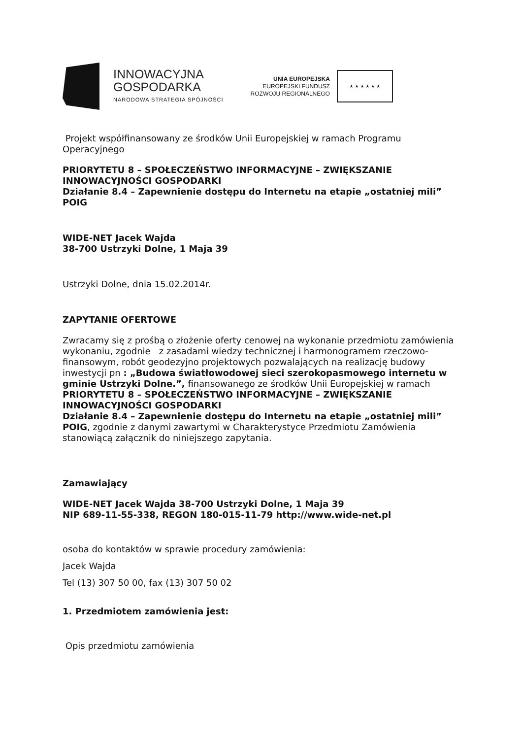INNOWACYJNA
GOSPODARKA
NARODOWA STRATEGIA SPÓJNOŚCI
UNIA EUROPEJSKA
EUROPEJSKI FUNDUSZ
ROZWOJU REGIONALNEGO
★ ★ ★ ★ ★ ★
Projekt współfinansowany ze środków Unii Europejskiej w ramach Programu Operacyjnego
PRIORYTETU 8 – SPOŁECZEŃSTWO INFORMACYJNE – ZWIĘKSZANIE INNOWACYJNOŚCI GOSPODARKI
Działanie 8.4 – Zapewnienie dostępu do Internetu na etapie „ostatniej mili” POIG
WIDE-NET Jacek Wajda
38-700 Ustrzyki Dolne, 1 Maja 39
Ustrzyki Dolne, dnia 15.02.2014r.
ZAPYTANIE OFERTOWE
Zwracamy się z prośbą o złożenie oferty cenowej na wykonanie przedmiotu zamówienia wykonaniu, zgodnie z zasadami wiedzy technicznej i harmonogramem rzeczowo-finansowym, robót geodezyjno projektowych pozwalających na realizację budowy inwestycji pn : „Budowa światłowodowej sieci szerokopasmowego internetu w gminie Ustrzyki Dolne.”, finansowanego ze środków Unii Europejskiej w ramach PRIORYTETU 8 – SPOŁECZEŃSTWO INFORMACYJNE – ZWIĘKSZANIE INNOWACYJNOŚCI GOSPODARKI
Działanie 8.4 – Zapewnienie dostępu do Internetu na etapie „ostatniej mili” POIG, zgodnie z danymi zawartymi w Charakterystyce Przedmiotu Zamówienia stanowiącą załącznik do niniejszego zapytania.
Zamawiający
WIDE-NET Jacek Wajda 38-700 Ustrzyki Dolne, 1 Maja 39
NIP 689-11-55-338, REGON 180-015-11-79 http://www.wide-net.pl
osoba do kontaktów w sprawie procedury zamówienia:
Jacek Wajda
Tel (13) 307 50 00, fax (13) 307 50 02
1. Przedmiotem zamówienia jest:
Opis przedmiotu zamówienia